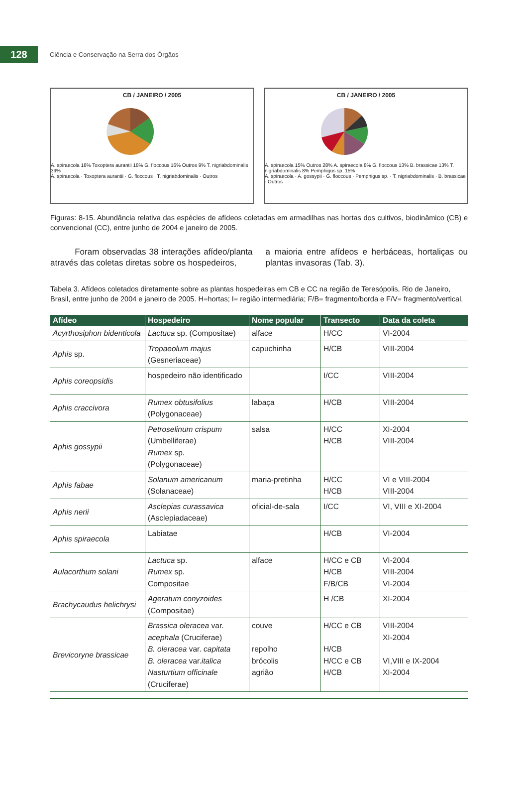128
Ciência e Conservação na Serra dos Órgãos
CB / JANEIRO / 2005
A. spiraecola 18% Toxoptera aurantii 18% G. floccous 16% Outros 9% T. nigriabdominalis 39%
A. spiraecola · Toxoptera aurantii · G. floccous · T. nigriabdominalis · Outros
CB / JANEIRO / 2005
A. spiraecola 15% Outros 28% A. spiraecola 8% G. floccous 13% B. brassicae 13% T. nigriabdominalis 8% Pemphigus sp. 15%
A. spiraecola · A. gossypii · G. floccous · Pemphigus sp. · T. nigriabdominalis · B. brassicae · Outros
Figuras: 8-15. Abundância relativa das espécies de afídeos coletadas em armadilhas nas hortas dos cultivos, biodinâmico (CB) e convencional (CC), entre junho de 2004 e janeiro de 2005.
Foram observadas 38 interações afídeo/planta através das coletas diretas sobre os hospedeiros,
a maioria entre afídeos e herbáceas, hortaliças ou plantas invasoras (Tab. 3).
Tabela 3. Afídeos coletados diretamente sobre as plantas hospedeiras em CB e CC na região de Teresópolis, Rio de Janeiro, Brasil, entre junho de 2004 e janeiro de 2005. H=hortas; I= região intermediária; F/B= fragmento/borda e F/V= fragmento/vertical.
| Afídeo | Hospedeiro | Nome popular | Transecto | Data da coleta |
| --- | --- | --- | --- | --- |
| Acyrthosiphon bidenticola | Lactuca sp. (Compositae) | alface | H/CC | VI-2004 |
| Aphis sp. | Tropaeolum majus (Gesneriaceae) | capuchinha | H/CB | VIII-2004 |
| Aphis coreopsidis | hospedeiro não identificado | | I/CC | VIII-2004 |
| Aphis craccivora | Rumex obtusifolius (Polygonaceae) | labaça | H/CB | VIII-2004 |
| Aphis gossypii | Petroselinum crispum (Umbelliferae) Rumex sp. (Polygonaceae) | salsa | H/CC H/CB | XI-2004 VIII-2004 |
| Aphis fabae | Solanum americanum (Solanaceae) | maria-pretinha | H/CC H/CB | VI e VIII-2004 VIII-2004 |
| Aphis nerii | Asclepias curassavica (Asclepiadaceae) | oficial-de-sala | I/CC | VI, VIII e XI-2004 |
| Aphis spiraecola | Labiatae | | H/CB | VI-2004 |
| Aulacorthum solani | Lactuca sp. Rumex sp. Compositae | alface | H/CC e CB H/CB F/B/CB | VI-2004 VIII-2004 VI-2004 |
| Brachycaudus helichrysi | Ageratum conyzoides (Compositae) | | H /CB | XI-2004 |
| Brevicoryne brassicae | Brassica oleracea var. acephala (Cruciferae) B. oleracea var. capitata B. oleracea var. italica Nasturtium officinale (Cruciferae) | couve repolho brócolis agrião | H/CC e CB H/CB H/CC e CB H/CB | VIII-2004 XI-2004 VI,VIII e IX-2004 XI-2004 |